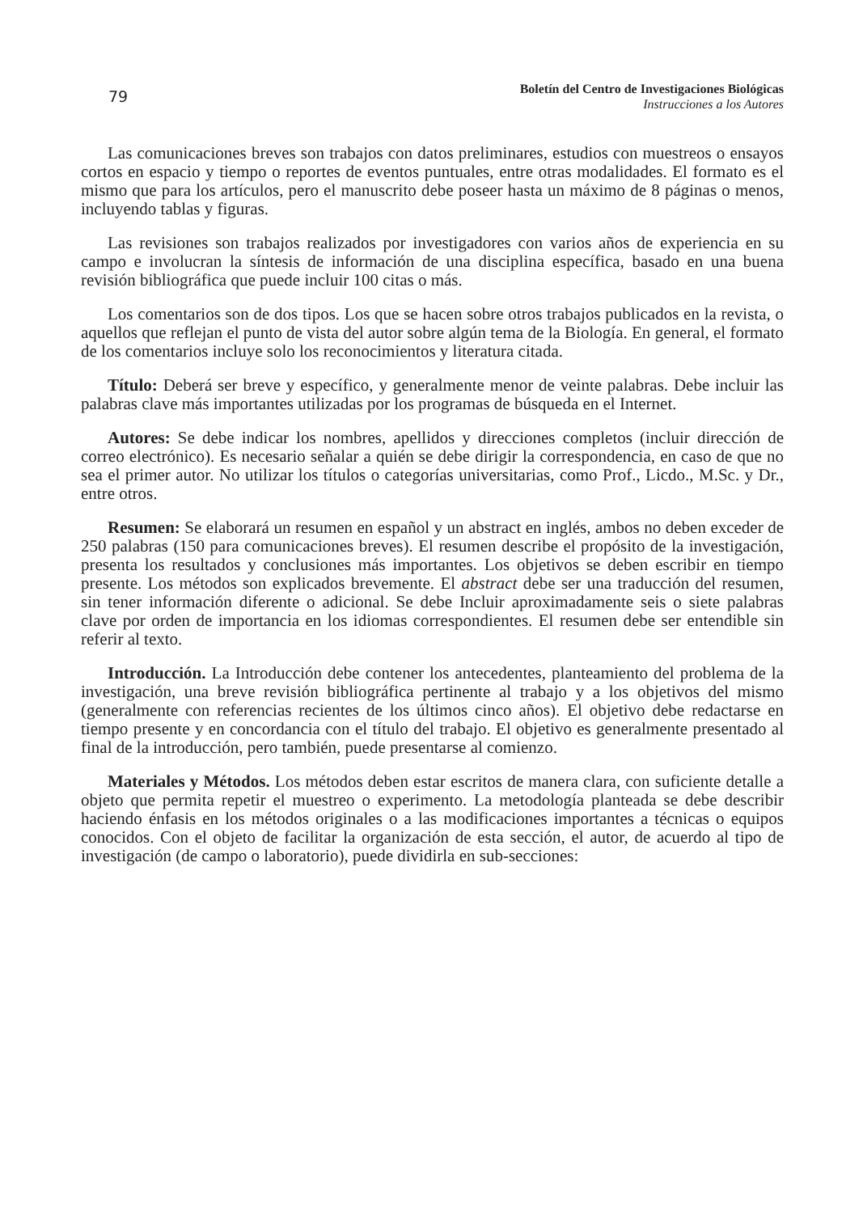79
Boletín del Centro de Investigaciones Biológicas
Instrucciones a los Autores
Las comunicaciones breves son trabajos con datos preliminares, estudios con muestreos o ensayos cortos en espacio y tiempo o reportes de eventos puntuales, entre otras modalidades. El formato es el mismo que para los artículos, pero el manuscrito debe poseer hasta un máximo de 8 páginas o menos, incluyendo tablas y figuras.
Las revisiones son trabajos realizados por investigadores con varios años de experiencia en su campo e involucran la síntesis de información de una disciplina específica, basado en una buena revisión bibliográfica que puede incluir 100 citas o más.
Los comentarios son de dos tipos. Los que se hacen sobre otros trabajos publicados en la revista, o aquellos que reflejan el punto de vista del autor sobre algún tema de la Biología. En general, el formato de los comentarios incluye solo los reconocimientos y literatura citada.
Título: Deberá ser breve y específico, y generalmente menor de veinte palabras. Debe incluir las palabras clave más importantes utilizadas por los programas de búsqueda en el Internet.
Autores: Se debe indicar los nombres, apellidos y direcciones completos (incluir dirección de correo electrónico). Es necesario señalar a quién se debe dirigir la correspondencia, en caso de que no sea el primer autor. No utilizar los títulos o categorías universitarias, como Prof., Licdo., M.Sc. y Dr., entre otros.
Resumen: Se elaborará un resumen en español y un abstract en inglés, ambos no deben exceder de 250 palabras (150 para comunicaciones breves). El resumen describe el propósito de la investigación, presenta los resultados y conclusiones más importantes. Los objetivos se deben escribir en tiempo presente. Los métodos son explicados brevemente. El abstract debe ser una traducción del resumen, sin tener información diferente o adicional. Se debe Incluir aproximadamente seis o siete palabras clave por orden de importancia en los idiomas correspondientes. El resumen debe ser entendible sin referir al texto.
Introducción. La Introducción debe contener los antecedentes, planteamiento del problema de la investigación, una breve revisión bibliográfica pertinente al trabajo y a los objetivos del mismo (generalmente con referencias recientes de los últimos cinco años). El objetivo debe redactarse en tiempo presente y en concordancia con el título del trabajo. El objetivo es generalmente presentado al final de la introducción, pero también, puede presentarse al comienzo.
Materiales y Métodos. Los métodos deben estar escritos de manera clara, con suficiente detalle a objeto que permita repetir el muestreo o experimento. La metodología planteada se debe describir haciendo énfasis en los métodos originales o a las modificaciones importantes a técnicas o equipos conocidos. Con el objeto de facilitar la organización de esta sección, el autor, de acuerdo al tipo de investigación (de campo o laboratorio), puede dividirla en sub-secciones: